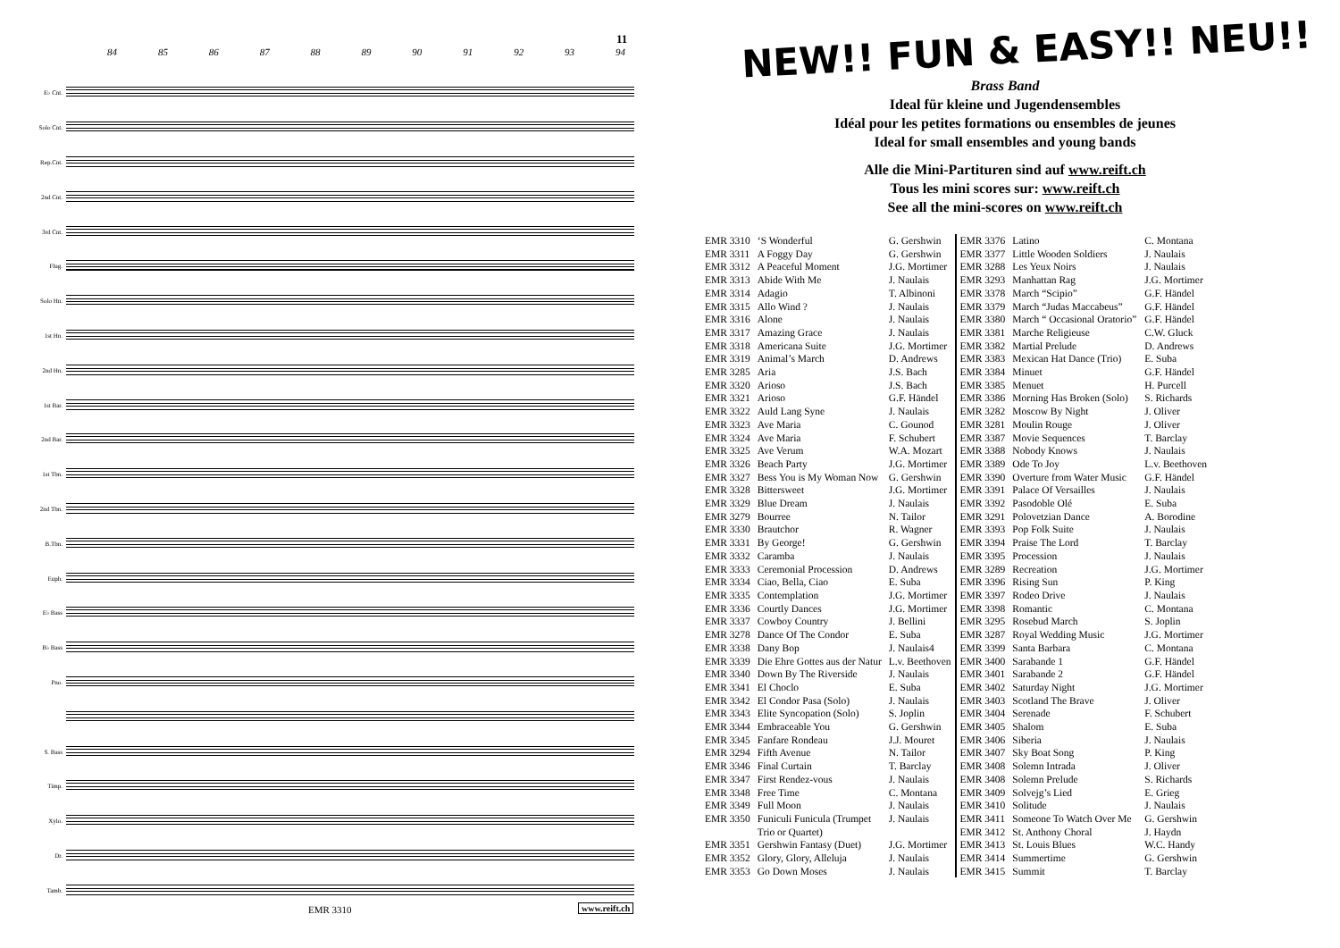11
84 85 86 87 88 89 90 91 92 93 94
E♭ Cnt.
Solo Cnt.
Rep.Cnt.
2nd Cnt.
3rd Cnt.
Flug.
Solo Hn.
1st Hn.
2nd Hn.
1st Bar.
2nd Bar.
1st Tbn.
2nd Tbn.
B.Tbn.
Euph.
E♭ Bass
B♭ Bass
Pno.
S. Bass
Timp.
Xylo.
Dr.
Tamb.
EMR 3310 www.reift.ch
NEW!! FUN & EASY!! NEU!!
Brass Band
Ideal für kleine und Jugendensembles
Idéal pour les petites formations ou ensembles de jeunes
Ideal for small ensembles and young bands
Alle die Mini-Partituren sind auf www.reift.ch
Tous les mini scores sur: www.reift.ch
See all the mini-scores on www.reift.ch
| EMR 3310 | ‘S Wonderful | G. Gershwin |
| EMR 3311 | A Foggy Day | G. Gershwin |
| EMR 3312 | A Peaceful Moment | J.G. Mortimer |
| EMR 3313 | Abide With Me | J. Naulais |
| EMR 3314 | Adagio | T. Albinoni |
| EMR 3315 | Allo Wind ? | J. Naulais |
| EMR 3316 | Alone | J. Naulais |
| EMR 3317 | Amazing Grace | J. Naulais |
| EMR 3318 | Americana Suite | J.G. Mortimer |
| EMR 3319 | Animal’s March | D. Andrews |
| EMR 3285 | Aria | J.S. Bach |
| EMR 3320 | Arioso | J.S. Bach |
| EMR 3321 | Arioso | G.F. Händel |
| EMR 3322 | Auld Lang Syne | J. Naulais |
| EMR 3323 | Ave Maria | C. Gounod |
| EMR 3324 | Ave Maria | F. Schubert |
| EMR 3325 | Ave Verum | W.A. Mozart |
| EMR 3326 | Beach Party | J.G. Mortimer |
| EMR 3327 | Bess You is My Woman Now | G. Gershwin |
| EMR 3328 | Bittersweet | J.G. Mortimer |
| EMR 3329 | Blue Dream | J. Naulais |
| EMR 3279 | Bourree | N. Tailor |
| EMR 3330 | Brautchor | R. Wagner |
| EMR 3331 | By George! | G. Gershwin |
| EMR 3332 | Caramba | J. Naulais |
| EMR 3333 | Ceremonial Procession | D. Andrews |
| EMR 3334 | Ciao, Bella, Ciao | E. Suba |
| EMR 3335 | Contemplation | J.G. Mortimer |
| EMR 3336 | Courtly Dances | J.G. Mortimer |
| EMR 3337 | Cowboy Country | J. Bellini |
| EMR 3278 | Dance Of The Condor | E. Suba |
| EMR 3338 | Dany Bop | J. Naulais4 |
| EMR 3339 | Die Ehre Gottes aus der Natur | L.v. Beethoven |
| EMR 3340 | Down By The Riverside | J. Naulais |
| EMR 3341 | El Choclo | E. Suba |
| EMR 3342 | El Condor Pasa (Solo) | J. Naulais |
| EMR 3343 | Elite Syncopation (Solo) | S. Joplin |
| EMR 3344 | Embraceable You | G. Gershwin |
| EMR 3345 | Fanfare Rondeau | J.J. Mouret |
| EMR 3294 | Fifth Avenue | N. Tailor |
| EMR 3346 | Final Curtain | T. Barclay |
| EMR 3347 | First Rendez-vous | J. Naulais |
| EMR 3348 | Free Time | C. Montana |
| EMR 3349 | Full Moon | J. Naulais |
| EMR 3350 | Funiculi Funicula (Trumpet Trio or Quartet) | J. Naulais |
| EMR 3351 | Gershwin Fantasy (Duet) | J.G. Mortimer |
| EMR 3352 | Glory, Glory, Alleluja | J. Naulais |
| EMR 3353 | Go Down Moses | J. Naulais |
| EMR 3376 | Latino | C. Montana |
| EMR 3377 | Little Wooden Soldiers | J. Naulais |
| EMR 3288 | Les Yeux Noirs | J. Naulais |
| EMR 3293 | Manhattan Rag | J.G. Mortimer |
| EMR 3378 | March “Scipio” | G.F. Händel |
| EMR 3379 | March “Judas Maccabeus” | G.F. Händel |
| EMR 3380 | March “ Occasional Oratorio” | G.F. Händel |
| EMR 3381 | Marche Religieuse | C.W. Gluck |
| EMR 3382 | Martial Prelude | D. Andrews |
| EMR 3383 | Mexican Hat Dance (Trio) | E. Suba |
| EMR 3384 | Minuet | G.F. Händel |
| EMR 3385 | Menuet | H. Purcell |
| EMR 3386 | Morning Has Broken (Solo) | S. Richards |
| EMR 3282 | Moscow By Night | J. Oliver |
| EMR 3281 | Moulin Rouge | J. Oliver |
| EMR 3387 | Movie Sequences | T. Barclay |
| EMR 3388 | Nobody Knows | J. Naulais |
| EMR 3389 | Ode To Joy | L.v. Beethoven |
| EMR 3390 | Overture from Water Music | G.F. Händel |
| EMR 3391 | Palace Of Versailles | J. Naulais |
| EMR 3392 | Pasodoble Olé | E. Suba |
| EMR 3291 | Polovetzian Dance | A. Borodine |
| EMR 3393 | Pop Folk Suite | J. Naulais |
| EMR 3394 | Praise The Lord | T. Barclay |
| EMR 3395 | Procession | J. Naulais |
| EMR 3289 | Recreation | J.G. Mortimer |
| EMR 3396 | Rising Sun | P. King |
| EMR 3397 | Rodeo Drive | J. Naulais |
| EMR 3398 | Romantic | C. Montana |
| EMR 3295 | Rosebud March | S. Joplin |
| EMR 3287 | Royal Wedding Music | J.G. Mortimer |
| EMR 3399 | Santa Barbara | C. Montana |
| EMR 3400 | Sarabande 1 | G.F. Händel |
| EMR 3401 | Sarabande 2 | G.F. Händel |
| EMR 3402 | Saturday Night | J.G. Mortimer |
| EMR 3403 | Scotland The Brave | J. Oliver |
| EMR 3404 | Serenade | F. Schubert |
| EMR 3405 | Shalom | E. Suba |
| EMR 3406 | Siberia | J. Naulais |
| EMR 3407 | Sky Boat Song | P. King |
| EMR 3408 | Solemn Intrada | J. Oliver |
| EMR 3408 | Solemn Prelude | S. Richards |
| EMR 3409 | Solvejg’s Lied | E. Grieg |
| EMR 3410 | Solitude | J. Naulais |
| EMR 3411 | Someone To Watch Over Me | G. Gershwin |
| EMR 3412 | St. Anthony Choral | J. Haydn |
| EMR 3413 | St. Louis Blues | W.C. Handy |
| EMR 3414 | Summertime | G. Gershwin |
| EMR 3415 | Summit | T. Barclay |